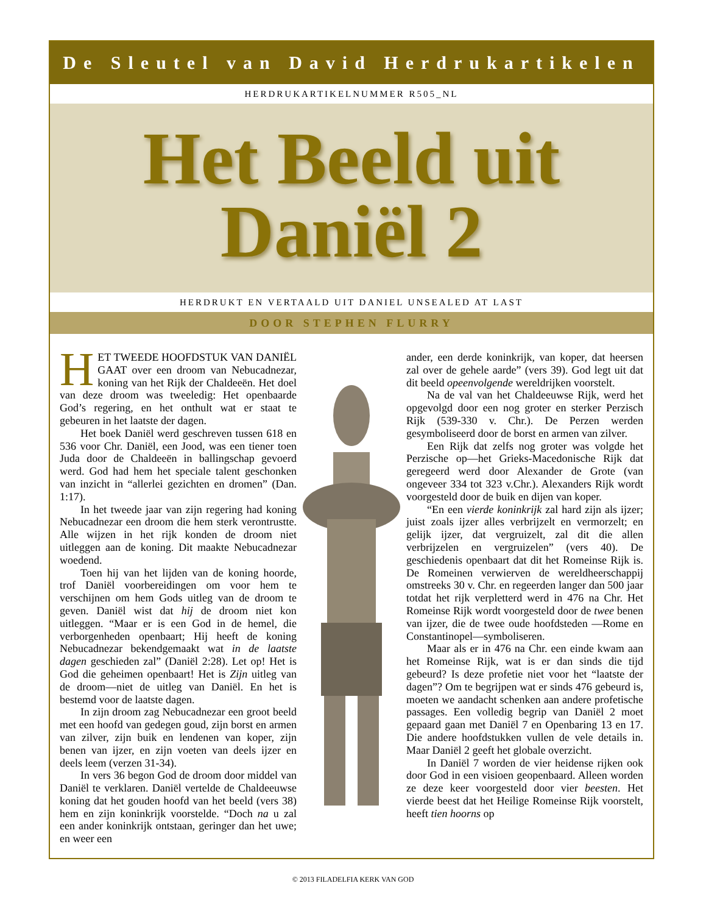De Sleutel van David Herdrukartikelen
HERDRUKARTIKELNUMMER R505_NL
Het Beeld uit
Daniël 2
HERDRUKT EN VERTAALD UIT DANIEL UNSEALED AT LAST
DOOR STEPHEN FLURRY
HET TWEEDE HOOFDSTUK VAN DANIËL GAAT over een droom van Nebucadnezar, koning van het Rijk der Chaldeeën. Het doel van deze droom was tweeledig: Het openbaarde God’s regering, en het onthult wat er staat te gebeuren in het laatste der dagen.
Het boek Daniël werd geschreven tussen 618 en 536 voor Chr. Daniël, een Jood, was een tiener toen Juda door de Chaldeeën in ballingschap gevoerd werd. God had hem het speciale talent geschonken van inzicht in “allerlei gezichten en dromen” (Dan. 1:17).
In het tweede jaar van zijn regering had koning Nebucadnezar een droom die hem sterk verontrustte. Alle wijzen in het rijk konden de droom niet uitleggen aan de koning. Dit maakte Nebucadnezar woedend.
Toen hij van het lijden van de koning hoorde, trof Daniël voorbereidingen om voor hem te verschijnen om hem Gods uitleg van de droom te geven. Daniël wist dat hij de droom niet kon uitleggen. “Maar er is een God in de hemel, die verborgenheden openbaart; Hij heeft de koning Nebucadnezar bekendgemaakt wat in de laatste dagen geschieden zal” (Daniël 2:28). Let op! Het is God die geheimen openbaart! Het is Zijn uitleg van de droom—niet de uitleg van Daniël. En het is bestemd voor de laatste dagen.
In zijn droom zag Nebucadnezar een groot beeld met een hoofd van gedegen goud, zijn borst en armen van zilver, zijn buik en lendenen van koper, zijn benen van ijzer, en zijn voeten van deels ijzer en deels leem (verzen 31-34).
In vers 36 begon God de droom door middel van Daniël te verklaren. Daniël vertelde de Chaldeeuwse koning dat het gouden hoofd van het beeld (vers 38) hem en zijn koninkrijk voorstelde. “Doch na u zal een ander koninkrijk ontstaan, geringer dan het uwe; en weer een
ander, een derde koninkrijk, van koper, dat heersen zal over de gehele aarde” (vers 39). God legt uit dat dit beeld opeenvolgende wereldrijken voorstelt.
Na de val van het Chaldeeuwse Rijk, werd het opgevolgd door een nog groter en sterker Perzisch Rijk (539-330 v. Chr.). De Perzen werden gesymboliseerd door de borst en armen van zilver.
Een Rijk dat zelfs nog groter was volgde het Perzische op—het Grieks-Macedonische Rijk dat geregeerd werd door Alexander de Grote (van ongeveer 334 tot 323 v.Chr.). Alexanders Rijk wordt voorgesteld door de buik en dijen van koper.
“En een vierde koninkrijk zal hard zijn als ijzer; juist zoals ijzer alles verbrijzelt en vermorzelt; en gelijk ijzer, dat vergruizelt, zal dit die allen verbrijzelen en vergruizelen” (vers 40). De geschiedenis openbaart dat dit het Romeinse Rijk is. De Romeinen verwierven de wereldheerschappij omstreeks 30 v. Chr. en regeerden langer dan 500 jaar totdat het rijk verpletterd werd in 476 na Chr. Het Romeinse Rijk wordt voorgesteld door de twee benen van ijzer, die de twee oude hoofdsteden —Rome en Constantinopel—symboliseren.
Maar als er in 476 na Chr. een einde kwam aan het Romeinse Rijk, wat is er dan sinds die tijd gebeurd? Is deze profetie niet voor het “laatste der dagen”? Om te begrijpen wat er sinds 476 gebeurd is, moeten we aandacht schenken aan andere profetische passages. Een volledig begrip van Daniël 2 moet gepaard gaan met Daniël 7 en Openbaring 13 en 17. Die andere hoofdstukken vullen de vele details in. Maar Daniël 2 geeft het globale overzicht.
In Daniël 7 worden de vier heidense rijken ook door God in een visioen geopenbaard. Alleen worden ze deze keer voorgesteld door vier beesten. Het vierde beest dat het Heilige Romeinse Rijk voorstelt, heeft tien hoorns op
© 2013 FILADELFIA KERK VAN GOD